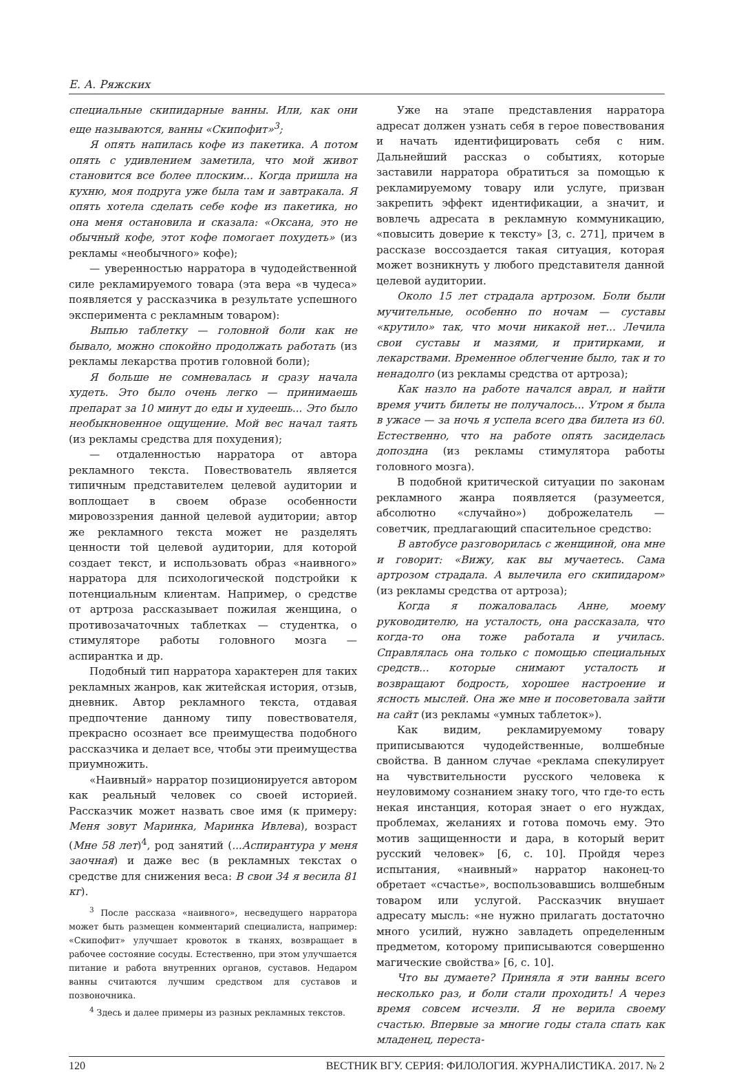Е. А. Ряжских
специальные скипидарные ванны. Или, как они еще называются, ванны «Скипофит»<sup>3</sup>;
Я опять напилась кофе из пакетика. А потом опять с удивлением заметила, что мой живот становится все более плоским... Когда пришла на кухню, моя подруга уже была там и завтракала. Я опять хотела сделать себе кофе из пакетика, но она меня остановила и сказала: «Оксана, это не обычный кофе, этот кофе помогает похудеть» (из рекламы «необычного» кофе);
— уверенностью нарратора в чудодейственной силе рекламируемого товара (эта вера «в чудеса» появляется у рассказчика в результате успешного эксперимента с рекламным товаром):
Выпью таблетку — головной боли как не бывало, можно спокойно продолжать работать (из рекламы лекарства против головной боли);
Я больше не сомневалась и сразу начала худеть. Это было очень легко — принимаешь препарат за 10 минут до еды и худеешь... Это было необыкновенное ощущение. Мой вес начал таять (из рекламы средства для похудения);
— отдаленностью нарратора от автора рекламного текста. Повествователь является типичным представителем целевой аудитории и воплощает в своем образе особенности мировоззрения данной целевой аудитории; автор же рекламного текста может не разделять ценности той целевой аудитории, для которой создает текст, и использовать образ «наивного» нарратора для психологической подстройки к потенциальным клиентам. Например, о средстве от артроза рассказывает пожилая женщина, о противозачаточных таблетках — студентка, о стимуляторе работы головного мозга — аспирантка и др.
Подобный тип нарратора характерен для таких рекламных жанров, как житейская история, отзыв, дневник. Автор рекламного текста, отдавая предпочтение данному типу повествователя, прекрасно осознает все преимущества подобного рассказчика и делает все, чтобы эти преимущества приумножить.
«Наивный» нарратор позиционируется автором как реальный человек со своей историей. Рассказчик может назвать свое имя (к примеру: Меня зовут Маринка, Маринка Ивлева), возраст (Мне 58 лет)<sup>4</sup>, род занятий (...Аспирантура у меня заочная) и даже вес (в рекламных текстах о средстве для снижения веса: В свои 34 я весила 81 кг).
<sup>3</sup> После рассказа «наивного», несведущего нарратора может быть размещен комментарий специалиста, например: «Скипофит» улучшает кровоток в тканях, возвращает в рабочее состояние сосуды. Естественно, при этом улучшается питание и работа внутренних органов, суставов. Недаром ванны считаются лучшим средством для суставов и позвоночника.
<sup>4</sup> Здесь и далее примеры из разных рекламных текстов.
Уже на этапе представления нарратора адресат должен узнать себя в герое повествования и начать идентифицировать себя с ним. Дальнейший рассказ о событиях, которые заставили нарратора обратиться за помощью к рекламируемому товару или услуге, призван закрепить эффект идентификации, а значит, и вовлечь адресата в рекламную коммуникацию, «повысить доверие к тексту» [3, с. 271], причем в рассказе воссоздается такая ситуация, которая может возникнуть у любого представителя данной целевой аудитории.
Около 15 лет страдала артрозом. Боли были мучительные, особенно по ночам — суставы «крутило» так, что мочи никакой нет... Лечила свои суставы и мазями, и притирками, и лекарствами. Временное облегчение было, так и то ненадолго (из рекламы средства от артроза);
Как назло на работе начался аврал, и найти время учить билеты не получалось... Утром я была в ужасе — за ночь я успела всего два билета из 60. Естественно, что на работе опять засиделась допоздна (из рекламы стимулятора работы головного мозга).
В подобной критической ситуации по законам рекламного жанра появляется (разумеется, абсолютно «случайно») доброжелатель — советчик, предлагающий спасительное средство:
В автобусе разговорилась с женщиной, она мне и говорит: «Вижу, как вы мучаетесь. Сама артрозом страдала. А вылечила его скипидаром» (из рекламы средства от артроза);
Когда я пожаловалась Анне, моему руководителю, на усталость, она рассказала, что когда-то она тоже работала и училась. Справлялась она только с помощью специальных средств... которые снимают усталость и возвращают бодрость, хорошее настроение и ясность мыслей. Она же мне и посоветовала зайти на сайт (из рекламы «умных таблеток»).
Как видим, рекламируемому товару приписываются чудодейственные, волшебные свойства. В данном случае «реклама спекулирует на чувствительности русского человека к неуловимому сознанием знаку того, что где-то есть некая инстанция, которая знает о его нуждах, проблемах, желаниях и готова помочь ему. Это мотив защищенности и дара, в который верит русский человек» [6, с. 10]. Пройдя через испытания, «наивный» нарратор наконец-то обретает «счастье», воспользовавшись волшебным товаром или услугой. Рассказчик внушает адресату мысль: «не нужно прилагать достаточно много усилий, нужно завладеть определенным предметом, которому приписываются совершенно магические свойства» [6, с. 10].
Что вы думаете? Приняла я эти ванны всего несколько раз, и боли стали проходить! А через время совсем исчезли. Я не верила своему счастью. Впервые за многие годы стала спать как младенец, переста-
120 ВЕСТНИК ВГУ. СЕРИЯ: ФИЛОЛОГИЯ. ЖУРНАЛИСТИКА. 2017. № 2